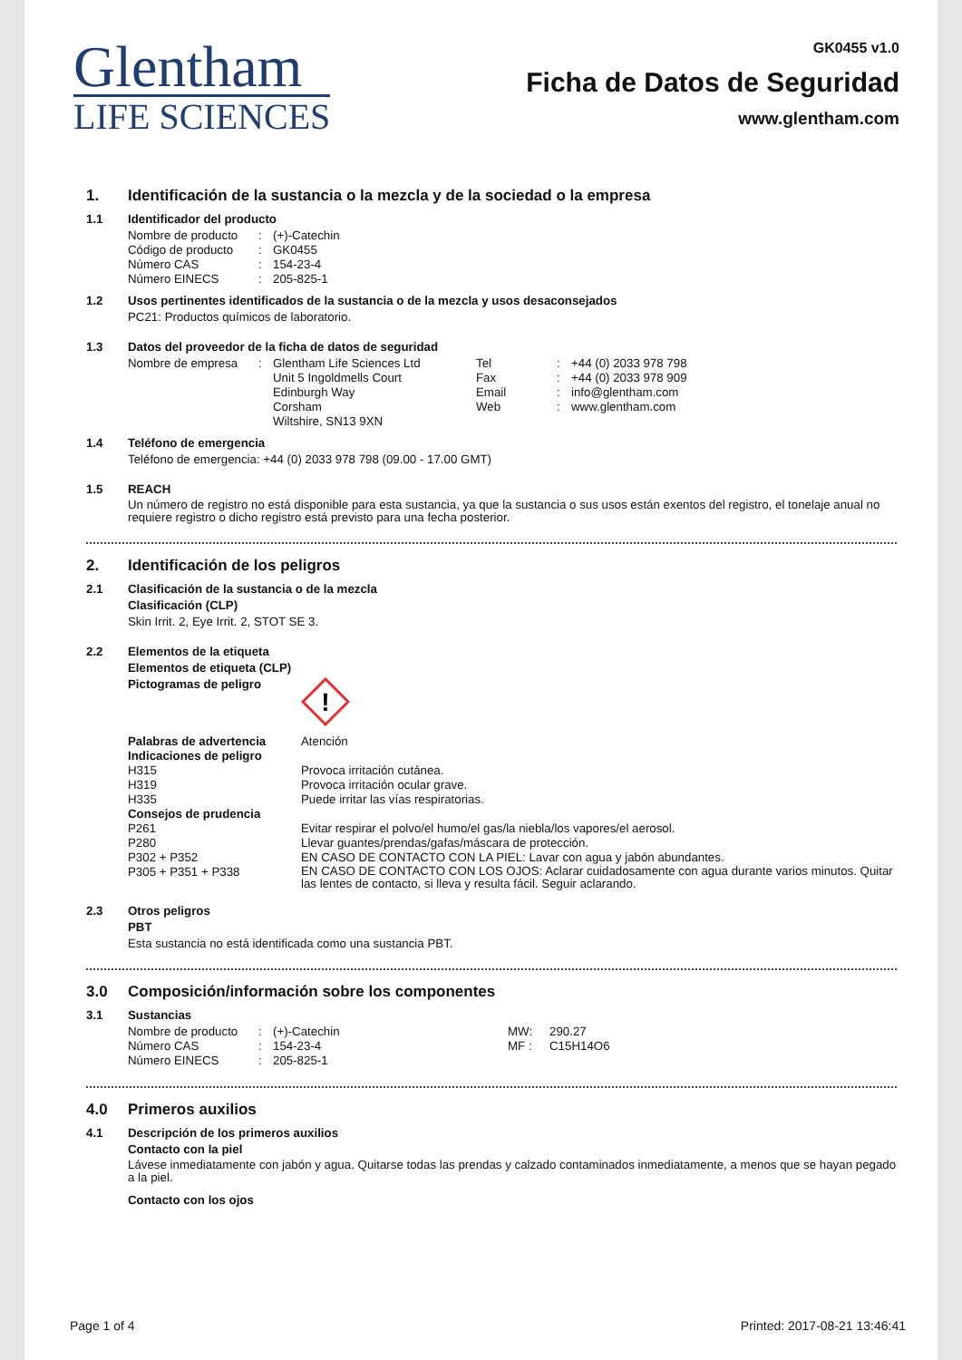Glentham
LIFE SCIENCES
GK0455 v1.0
Ficha de Datos de Seguridad
www.glentham.com
1. Identificación de la sustancia o la mezcla y de la sociedad o la empresa
1.1 Identificador del producto
| Nombre de producto | : | (+)-Catechin |
| Código de producto | : | GK0455 |
| Número CAS | : | 154-23-4 |
| Número EINECS | : | 205-825-1 |
1.2 Usos pertinentes identificados de la sustancia o de la mezcla y usos desaconsejados
PC21: Productos químicos de laboratorio.
1.3 Datos del proveedor de la ficha de datos de seguridad
| Nombre de empresa | : | Glentham Life Sciences Ltd | Tel | : | +44 (0) 2033 978 798 |
| | | Unit 5 Ingoldmells Court | Fax | : | +44 (0) 2033 978 909 |
| | | Edinburgh Way | Email | : | info@glentham.com |
| | | Corsham | Web | : | www.glentham.com |
| | | Wiltshire, SN13 9XN | | | |
1.4 Teléfono de emergencia
Teléfono de emergencia: +44 (0) 2033 978 798 (09.00 - 17.00 GMT)
1.5 REACH
Un número de registro no está disponible para esta sustancia, ya que la sustancia o sus usos están exentos del registro, el tonelaje anual no requiere registro o dicho registro está previsto para una fecha posterior.
2. Identificación de los peligros
2.1 Clasificación de la sustancia o de la mezcla
Clasificación (CLP)
Skin Irrit. 2, Eye Irrit. 2, STOT SE 3.
2.2 Elementos de la etiqueta
Elementos de etiqueta (CLP)
| Pictogramas de peligro | ! |
| Palabras de advertencia | Atención |
| Indicaciones de peligro | |
| H315 | Provoca irritación cutánea. |
| H319 | Provoca irritación ocular grave. |
| H335 | Puede irritar las vías respiratorias. |
| Consejos de prudencia | |
| P261 | Evitar respirar el polvo/el humo/el gas/la niebla/los vapores/el aerosol. |
| P280 | Llevar guantes/prendas/gafas/máscara de protección. |
| P302 + P352 | EN CASO DE CONTACTO CON LA PIEL: Lavar con agua y jabón abundantes. |
| P305 + P351 + P338 | EN CASO DE CONTACTO CON LOS OJOS: Aclarar cuidadosamente con agua durante varios minutos. Quitar las lentes de contacto, si lleva y resulta fácil. Seguir aclarando. |
2.3 Otros peligros
PBT
Esta sustancia no está identificada como una sustancia PBT.
3.0 Composición/información sobre los componentes
3.1 Sustancias
| Nombre de producto | : | (+)-Catechin | MW: | 290.27 |
| Número CAS | : | 154-23-4 | MF : | C15H14O6 |
| Número EINECS | : | 205-825-1 | | |
4.0 Primeros auxilios
4.1 Descripción de los primeros auxilios
Contacto con la piel
Lávese inmediatamente con jabón y agua. Quitarse todas las prendas y calzado contaminados inmediatamente, a menos que se hayan pegado a la piel.
Contacto con los ojos
Page 1 of 4 Printed: 2017-08-21 13:46:41